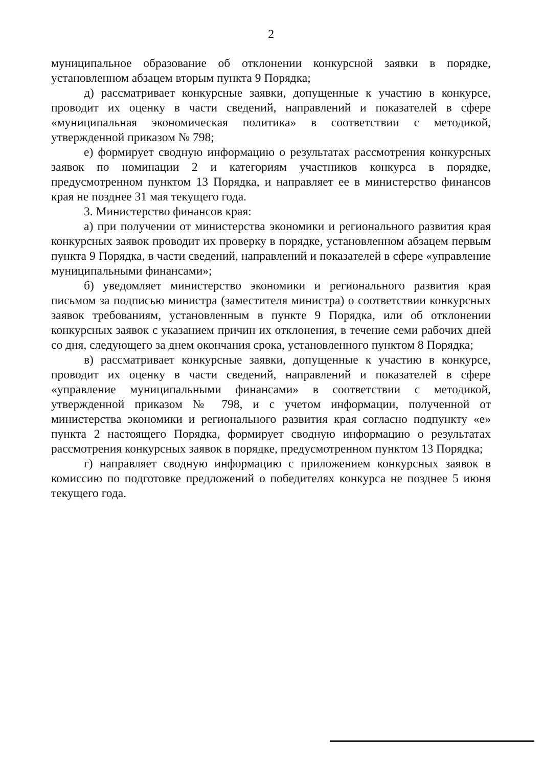2
муниципальное образование об отклонении конкурсной заявки в порядке, установленном абзацем вторым пункта 9 Порядка;
д) рассматривает конкурсные заявки, допущенные к участию в конкурсе, проводит их оценку в части сведений, направлений и показателей в сфере «муниципальная экономическая политика» в соответствии с методикой, утвержденной приказом № 798;
е) формирует сводную информацию о результатах рассмотрения конкурсных заявок по номинации 2 и категориям участников конкурса в порядке, предусмотренном пунктом 13 Порядка, и направляет ее в министерство финансов края не позднее 31 мая текущего года.
3. Министерство финансов края:
а) при получении от министерства экономики и регионального развития края конкурсных заявок проводит их проверку в порядке, установленном абзацем первым пункта 9 Порядка, в части сведений, направлений и показателей в сфере «управление муниципальными финансами»;
б) уведомляет министерство экономики и регионального развития края письмом за подписью министра (заместителя министра) о соответствии конкурсных заявок требованиям, установленным в пункте 9 Порядка, или об отклонении конкурсных заявок с указанием причин их отклонения, в течение семи рабочих дней со дня, следующего за днем окончания срока, установленного пунктом 8 Порядка;
в) рассматривает конкурсные заявки, допущенные к участию в конкурсе, проводит их оценку в части сведений, направлений и показателей в сфере «управление муниципальными финансами» в соответствии с методикой, утвержденной приказом № 798, и с учетом информации, полученной от министерства экономики и регионального развития края согласно подпункту «е» пункта 2 настоящего Порядка, формирует сводную информацию о результатах рассмотрения конкурсных заявок в порядке, предусмотренном пунктом 13 Порядка;
г) направляет сводную информацию с приложением конкурсных заявок в комиссию по подготовке предложений о победителях конкурса не позднее 5 июня текущего года.